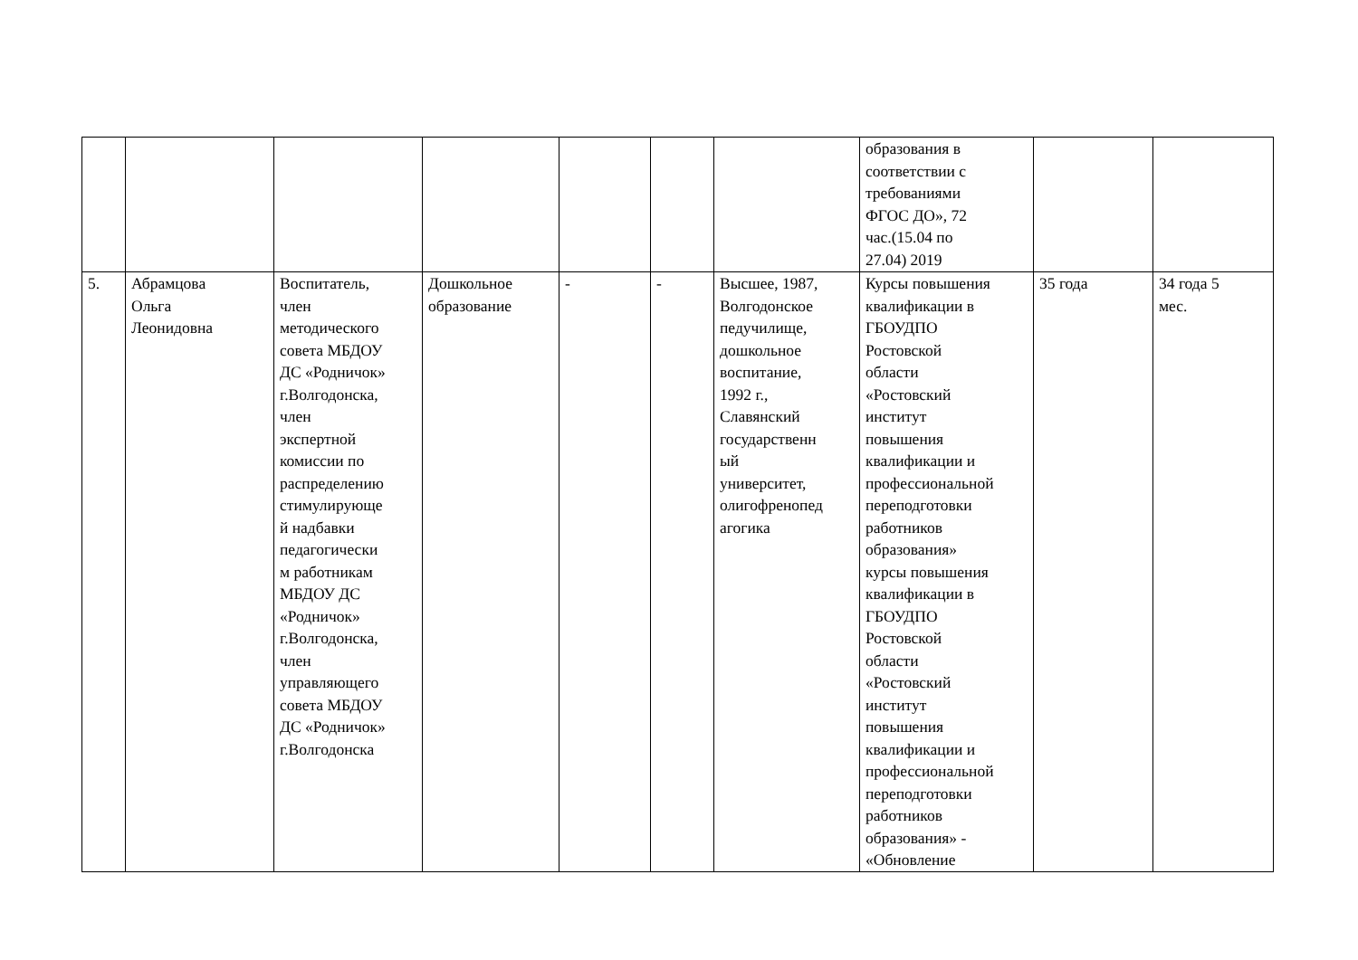| | | | | | | | образования в соответствии с требованиями ФГОС ДО», 72 час.(15.04 по 27.04) 2019 | | |
| 5. | Абрамцова Ольга Леонидовна | Воспитатель, член методического совета МБДОУ ДС «Родничок» г.Волгодонска, член экспертной комиссии по распределению стимулирующе й надбавки педагогически м работникам МБДОУ ДС «Родничок» г.Волгодонска, член управляющего совета МБДОУ ДС «Родничок» г.Волгодонска | Дошкольное образование | - | - | Высшее, 1987, Волгодонское педучилище, дошкольное воспитание, 1992 г., Славянский государственн ый университет, олигофренопед агогика | Курсы повышения квалификации в ГБОУДПО Ростовской области «Ростовский институт повышения квалификации и профессиональной переподготовки работников образования» курсы повышения квалификации в ГБОУДПО Ростовской области «Ростовский институт повышения квалификации и профессиональной переподготовки работников образования» - «Обновление | 35 года | 34 года 5 мес. |